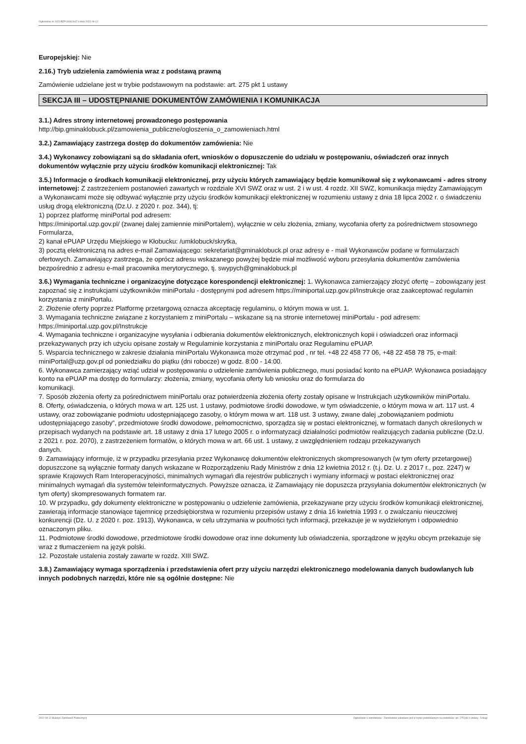Ogłoszenie nr 2022/BZP 00342647 z dnia 2022-09-12
Europejskiej: Nie
2.16.) Tryb udzielenia zamówienia wraz z podstawą prawną
Zamówienie udzielane jest w trybie podstawowym na podstawie: art. 275 pkt 1 ustawy
SEKCJA III – UDOSTĘPNIANIE DOKUMENTÓW ZAMÓWIENIA I KOMUNIKACJA
3.1.) Adres strony internetowej prowadzonego postępowania
http://bip.gminaklobuck.pl/zamowienia_publiczne/ogloszenia_o_zamowieniach.html
3.2.) Zamawiający zastrzega dostęp do dokumentów zamówienia: Nie
3.4.) Wykonawcy zobowiązani są do składania ofert, wniosków o dopuszczenie do udziału w postępowaniu, oświadczeń oraz innych dokumentów wyłącznie przy użyciu środków komunikacji elektronicznej: Tak
3.5.) Informacje o środkach komunikacji elektronicznej, przy użyciu których zamawiający będzie komunikował się z wykonawcami - adres strony internetowej: Z zastrzeżeniem postanowień zawartych w rozdziale XVI SWZ oraz w ust. 2 i w ust. 4 rozdz. XII SWZ, komunikacja między Zamawiającym a Wykonawcami może się odbywać wyłącznie przy użyciu środków komunikacji elektronicznej w rozumieniu ustawy z dnia 18 lipca 2002 r. o świadczeniu usług drogą elektroniczną (Dz.U. z 2020 r. poz. 344), tj:
1) poprzez platformę miniPortal pod adresem:
https://miniportal.uzp.gov.pl/ (zwanej dalej zamiennie miniPortalem), wyłącznie w celu złożenia, zmiany, wycofania oferty za pośrednictwem stosownego Formularza,
2) kanał ePUAP Urzędu Miejskiego w Kłobucku: /umklobuck/skrytka,
3) pocztą elektroniczną na adres e-mail Zamawiającego: sekretariat@gminaklobuck.pl oraz adresy e - mail Wykonawców podane w formularzach ofertowych. Zamawiający zastrzega, że oprócz adresu wskazanego powyżej będzie miał możliwość wyboru przesyłania dokumentów zamówienia bezpośrednio z adresu e-mail pracownika merytorycznego, tj. swypych@gminaklobuck.pl
3.6.) Wymagania techniczne i organizacyjne dotyczące korespondencji elektronicznej: 1. Wykonawca zamierzający złożyć ofertę – zobowiązany jest zapoznać się z instrukcjami użytkowników miniPortalu - dostępnymi pod adresem https://miniportal.uzp.gov.pl/Instrukcje oraz zaakceptować regulamin korzystania z miniPortalu.
2. Złożenie oferty poprzez Platformę przetargową oznacza akceptację regulaminu, o którym mowa w ust. 1.
3. Wymagania techniczne związane z korzystaniem z miniPortalu – wskazane są na stronie internetowej miniPortalu - pod adresem: https://miniportal.uzp.gov.pl/Instrukcje
4. Wymagania techniczne i organizacyjne wysyłania i odbierania dokumentów elektronicznych, elektronicznych kopii i oświadczeń oraz informacji przekazywanych przy ich użyciu opisane zostały w Regulaminie korzystania z miniPortalu oraz Regulaminu ePUAP.
5. Wsparcia technicznego w zakresie działania miniPortalu Wykonawca może otrzymać pod , nr tel. +48 22 458 77 06, +48 22 458 78 75, e-mail: miniPortal@uzp.gov.pl od poniedziałku do piątku (dni robocze) w godz. 8:00 - 14:00.
6. Wykonawca zamierzający wziąć udział w postępowaniu o udzielenie zamówienia publicznego, musi posiadać konto na ePUAP. Wykonawca posiadający konto na ePUAP ma dostęp do formularzy: złożenia, zmiany, wycofania oferty lub wniosku oraz do formularza do
komunikacji.
7. Sposób złożenia oferty za pośrednictwem miniPortalu oraz potwierdzenia złożenia oferty zostały opisane w Instrukcjach użytkowników miniPortalu.
8. Oferty, oświadczenia, o których mowa w art. 125 ust. 1 ustawy, podmiotowe środki dowodowe, w tym oświadczenie, o którym mowa w art. 117 ust. 4 ustawy, oraz zobowiązanie podmiotu udostępniającego zasoby, o którym mowa w art. 118 ust. 3 ustawy, zwane dalej „zobowiązaniem podmiotu udostępniającego zasoby”, przedmiotowe środki dowodowe, pełnomocnictwo, sporządza się w postaci elektronicznej, w formatach danych określonych w przepisach wydanych na podstawie art. 18 ustawy z dnia 17 lutego 2005 r. o informatyzacji działalności podmiotów realizujących zadania publiczne (Dz.U. z 2021 r. poz. 2070), z zastrzeżeniem formatów, o których mowa w art. 66 ust. 1 ustawy, z uwzględnieniem rodzaju przekazywanych
danych.
9. Zamawiający informuje, iż w przypadku przesyłania przez Wykonawcę dokumentów elektronicznych skompresowanych (w tym oferty przetargowej)
dopuszczone są wyłącznie formaty danych wskazane w Rozporządzeniu Rady Ministrów z dnia 12 kwietnia 2012 r. (t.j. Dz. U. z 2017 r., poz. 2247) w
sprawie Krajowych Ram Interoperacyjności, minimalnych wymagań dla rejestrów publicznych i wymiany informacji w postaci elektronicznej oraz minimalnych wymagań dla systemów teleinformatycznych. Powyższe oznacza, iż Zamawiający nie dopuszcza przysyłania dokumentów elektronicznych (w tym oferty) skompresowanych formatem rar.
10. W przypadku, gdy dokumenty elektroniczne w postępowaniu o udzielenie zamówienia, przekazywane przy użyciu środków komunikacji elektronicznej,
zawierają informacje stanowiące tajemnicę przedsiębiorstwa w rozumieniu przepisów ustawy z dnia 16 kwietnia 1993 r. o zwalczaniu nieuczciwej
konkurencji (Dz. U. z 2020 r. poz. 1913), Wykonawca, w celu utrzymania w poufności tych informacji, przekazuje je w wydzielonym i odpowiednio
oznaczonym pliku.
11. Podmiotowe środki dowodowe, przedmiotowe środki dowodowe oraz inne dokumenty lub oświadczenia, sporządzone w języku obcym przekazuje się wraz z tłumaczeniem na język polski.
12. Pozostałe ustalenia zostały zawarte w rozdz. XIII SWZ.
3.8.) Zamawiający wymaga sporządzenia i przedstawienia ofert przy użyciu narzędzi elektronicznego modelowania danych budowlanych lub innych podobnych narzędzi, które nie są ogólnie dostępne: Nie
2022-09-12 Biuletyn Zamówień Publicznych Ogłoszenie o zamówieniu - Zamówienie udzielane jest w trybie podstawowym na podstawie: art. 275 pkt 1 ustawy - Usługi